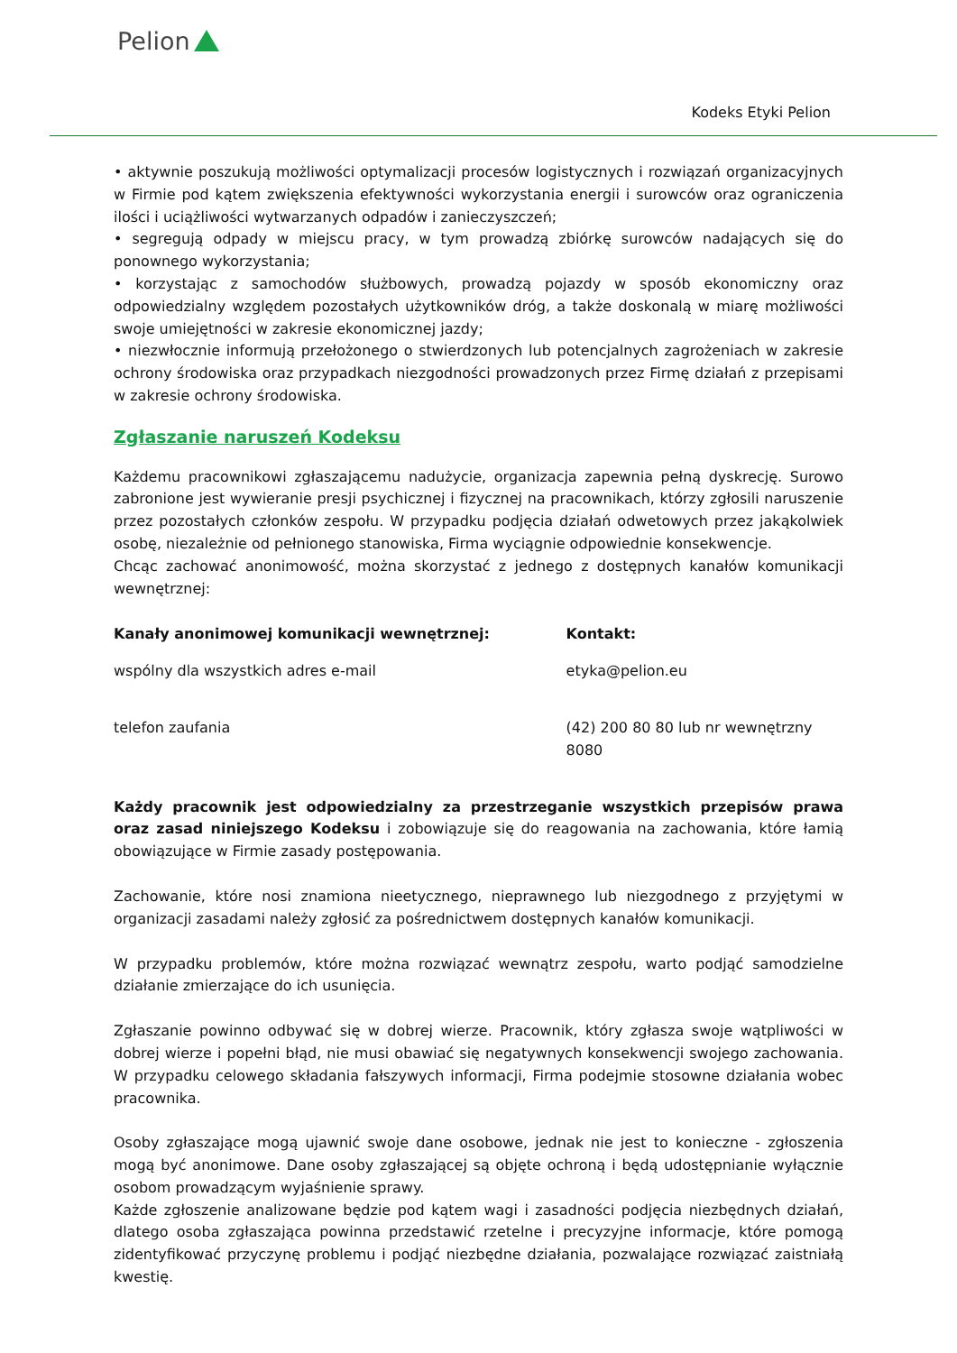Pelion
Kodeks Etyki Pelion
• aktywnie poszukują możliwości optymalizacji procesów logistycznych i rozwiązań organizacyjnych w Firmie pod kątem zwiększenia efektywności wykorzystania energii i surowców oraz ograniczenia ilości i uciążliwości wytwarzanych odpadów i zanieczyszczeń;
• segregują odpady w miejscu pracy, w tym prowadzą zbiórkę surowców nadających się do ponownego wykorzystania;
• korzystając z samochodów służbowych, prowadzą pojazdy w sposób ekonomiczny oraz odpowiedzialny względem pozostałych użytkowników dróg, a także doskonalą w miarę możliwości swoje umiejętności w zakresie ekonomicznej jazdy;
• niezwłocznie informują przełożonego o stwierdzonych lub potencjalnych zagrożeniach w zakresie ochrony środowiska oraz przypadkach niezgodności prowadzonych przez Firmę działań z przepisami w zakresie ochrony środowiska.
Zgłaszanie naruszeń Kodeksu
Każdemu pracownikowi zgłaszającemu nadużycie, organizacja zapewnia pełną dyskrecję. Surowo zabronione jest wywieranie presji psychicznej i fizycznej na pracownikach, którzy zgłosili naruszenie przez pozostałych członków zespołu. W przypadku podjęcia działań odwetowych przez jakąkolwiek osobę, niezależnie od pełnionego stanowiska, Firma wyciągnie odpowiednie konsekwencje.
Chcąc zachować anonimowość, można skorzystać z jednego z dostępnych kanałów komunikacji wewnętrznej:
| Kanały anonimowej komunikacji wewnętrznej: | Kontakt: |
| --- | --- |
| wspólny dla wszystkich adres e-mail | etyka@pelion.eu |
| telefon zaufania | (42) 200 80 80 lub nr wewnętrzny 8080 |
Każdy pracownik jest odpowiedzialny za przestrzeganie wszystkich przepisów prawa oraz zasad niniejszego Kodeksu i zobowiązuje się do reagowania na zachowania, które łamią obowiązujące w Firmie zasady postępowania.
Zachowanie, które nosi znamiona nieetycznego, nieprawnego lub niezgodnego z przyjętymi w organizacji zasadami należy zgłosić za pośrednictwem dostępnych kanałów komunikacji.
W przypadku problemów, które można rozwiązać wewnątrz zespołu, warto podjąć samodzielne działanie zmierzające do ich usunięcia.
Zgłaszanie powinno odbywać się w dobrej wierze. Pracownik, który zgłasza swoje wątpliwości w dobrej wierze i popełni błąd, nie musi obawiać się negatywnych konsekwencji swojego zachowania. W przypadku celowego składania fałszywych informacji, Firma podejmie stosowne działania wobec pracownika.
Osoby zgłaszające mogą ujawnić swoje dane osobowe, jednak nie jest to konieczne - zgłoszenia mogą być anonimowe. Dane osoby zgłaszającej są objęte ochroną i będą udostępnianie wyłącznie osobom prowadzącym wyjaśnienie sprawy.
Każde zgłoszenie analizowane będzie pod kątem wagi i zasadności podjęcia niezbędnych działań, dlatego osoba zgłaszająca powinna przedstawić rzetelne i precyzyjne informacje, które pomogą zidentyfikować przyczynę problemu i podjąć niezbędne działania, pozwalające rozwiązać zaistniałą kwestię.